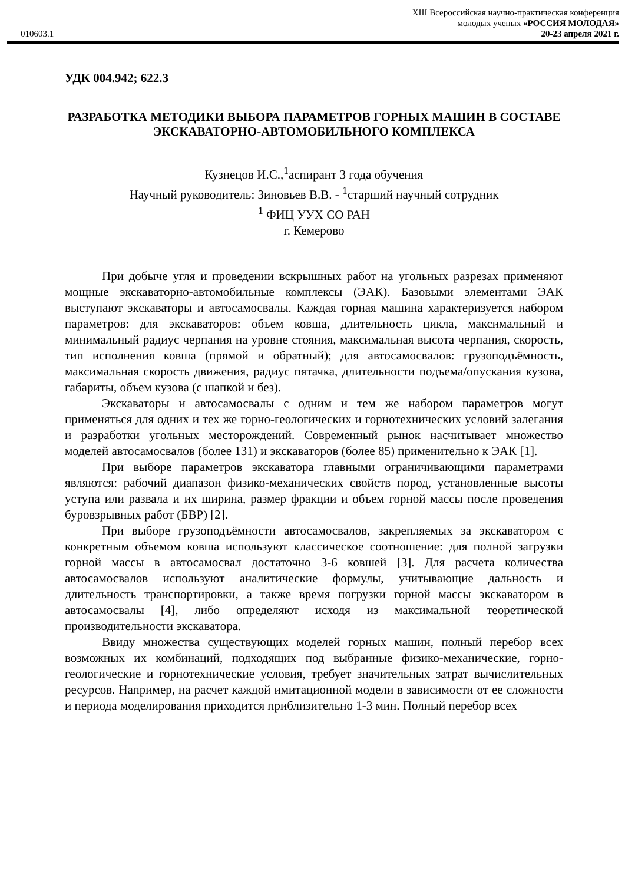XIII Всероссийская научно-практическая конференция
молодых ученых «РОССИЯ МОЛОДАЯ»
010603.1 20-23 апреля 2021 г.
УДК 004.942; 622.3
РАЗРАБОТКА МЕТОДИКИ ВЫБОРА ПАРАМЕТРОВ ГОРНЫХ МАШИН В СОСТАВЕ ЭКСКАВАТОРНО-АВТОМОБИЛЬНОГО КОМПЛЕКСА
Кузнецов И.С.,<sup>1</sup>аспирант 3 года обучения
Научный руководитель: Зиновьев В.В. - <sup>1</sup>старший научный сотрудник
<sup>1</sup> ФИЦ УУХ СО РАН
г. Кемерово
При добыче угля и проведении вскрышных работ на угольных разрезах применяют мощные экскаваторно-автомобильные комплексы (ЭАК). Базовыми элементами ЭАК выступают экскаваторы и автосамосвалы. Каждая горная машина характеризуется набором параметров: для экскаваторов: объем ковша, длительность цикла, максимальный и минимальный радиус черпания на уровне стояния, максимальная высота черпания, скорость, тип исполнения ковша (прямой и обратный); для автосамосвалов: грузоподъёмность, максимальная скорость движения, радиус пятачка, длительности подъема/опускания кузова, габариты, объем кузова (с шапкой и без).
Экскаваторы и автосамосвалы с одним и тем же набором параметров могут применяться для одних и тех же горно-геологических и горнотехнических условий залегания и разработки угольных месторождений. Современный рынок насчитывает множество моделей автосамосвалов (более 131) и экскаваторов (более 85) применительно к ЭАК [1].
При выборе параметров экскаватора главными ограничивающими параметрами являются: рабочий диапазон физико-механических свойств пород, установленные высоты уступа или развала и их ширина, размер фракции и объем горной массы после проведения буровзрывных работ (БВР) [2].
При выборе грузоподъёмности автосамосвалов, закрепляемых за экскаватором с конкретным объемом ковша используют классическое соотношение: для полной загрузки горной массы в автосамосвал достаточно 3-6 ковшей [3]. Для расчета количества автосамосвалов используют аналитические формулы, учитывающие дальность и длительность транспортировки, а также время погрузки горной массы экскаватором в автосамосвалы [4], либо определяют исходя из максимальной теоретической производительности экскаватора.
Ввиду множества существующих моделей горных машин, полный перебор всех возможных их комбинаций, подходящих под выбранные физико-механические, горно-геологические и горнотехнические условия, требует значительных затрат вычислительных ресурсов. Например, на расчет каждой имитационной модели в зависимости от ее сложности и периода моделирования приходится приблизительно 1-3 мин. Полный перебор всех